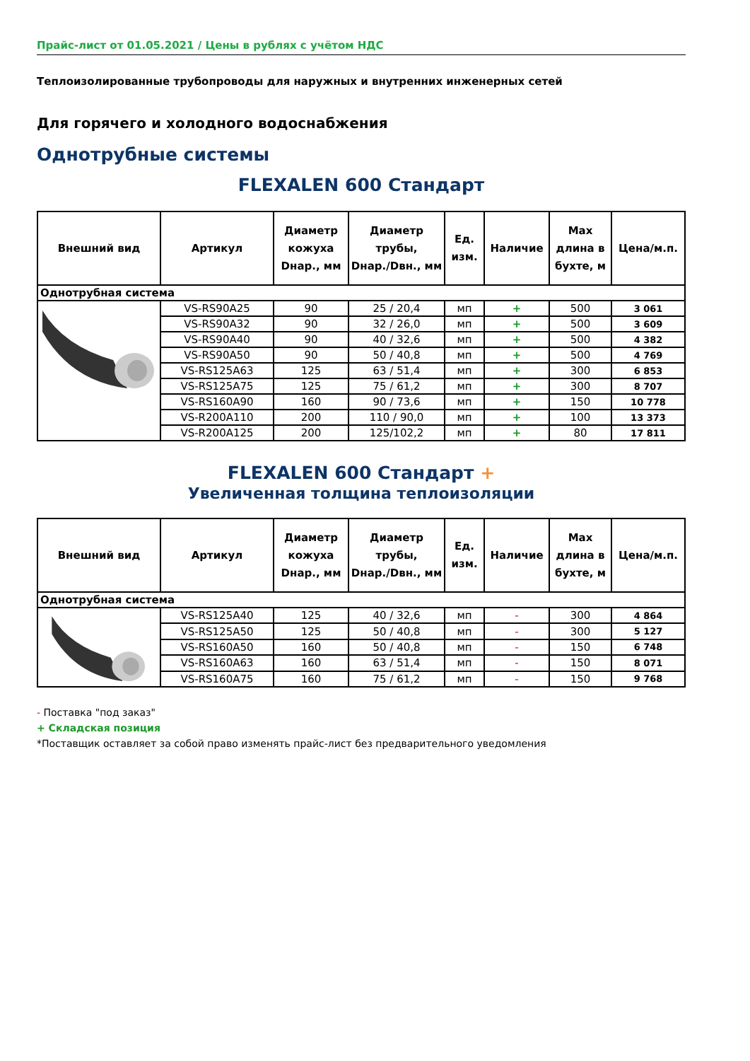Прайс-лист от 01.05.2021 / Цены в рублях с учётом НДС
Теплоизолированные трубопроводы для наружных и внутренних инженерных сетей
Для горячего и холодного водоснабжения
Однотрубные системы
FLEXALEN 600 Стандарт
| Внешний вид | Артикул | Диаметр кожуха Dнар., мм | Диаметр трубы, Dнар./Dвн., мм | Ед. изм. | Наличие | Max длина в бухте, м | Цена/м.п. |
| --- | --- | --- | --- | --- | --- | --- | --- |
| Однотрубная система | | | | | | | |
| | VS-RS90A25 | 90 | 25 / 20,4 | мп | + | 500 | 3 061 |
| | VS-RS90A32 | 90 | 32 / 26,0 | мп | + | 500 | 3 609 |
| | VS-RS90A40 | 90 | 40 / 32,6 | мп | + | 500 | 4 382 |
| | VS-RS90A50 | 90 | 50 / 40,8 | мп | + | 500 | 4 769 |
| | VS-RS125A63 | 125 | 63 / 51,4 | мп | + | 300 | 6 853 |
| | VS-RS125A75 | 125 | 75 / 61,2 | мп | + | 300 | 8 707 |
| | VS-RS160A90 | 160 | 90 / 73,6 | мп | + | 150 | 10 778 |
| | VS-R200A110 | 200 | 110 / 90,0 | мп | + | 100 | 13 373 |
| | VS-R200A125 | 200 | 125/102,2 | мп | + | 80 | 17 811 |
FLEXALEN 600 Стандарт +
Увеличенная толщина теплоизоляции
| Внешний вид | Артикул | Диаметр кожуха Dнар., мм | Диаметр трубы, Dнар./Dвн., мм | Ед. изм. | Наличие | Max длина в бухте, м | Цена/м.п. |
| --- | --- | --- | --- | --- | --- | --- | --- |
| Однотрубная система | | | | | | | |
| | VS-RS125A40 | 125 | 40 / 32,6 | мп | - | 300 | 4 864 |
| | VS-RS125A50 | 125 | 50 / 40,8 | мп | - | 300 | 5 127 |
| | VS-RS160A50 | 160 | 50 / 40,8 | мп | - | 150 | 6 748 |
| | VS-RS160A63 | 160 | 63 / 51,4 | мп | - | 150 | 8 071 |
| | VS-RS160A75 | 160 | 75 / 61,2 | мп | - | 150 | 9 768 |
- Поставка "под заказ"
+ Складская позиция
*Поставщик оставляет за собой право изменять прайс-лист без предварительного уведомления